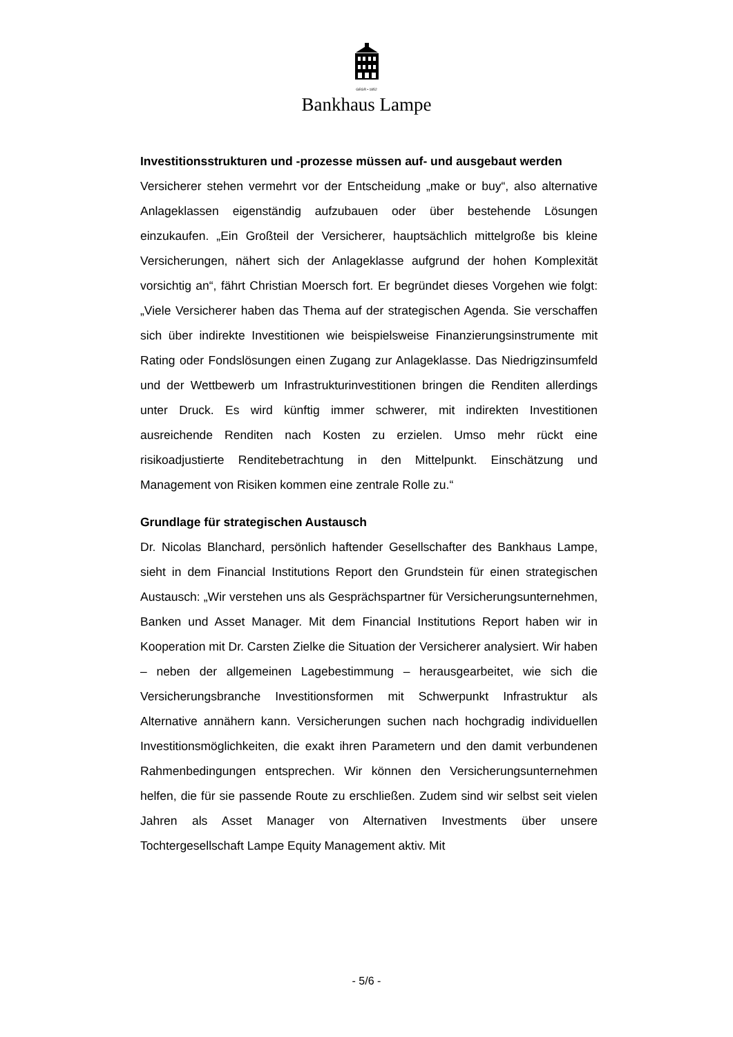GEGR • 1852
Bankhaus Lampe
Investitionsstrukturen und -prozesse müssen auf- und ausgebaut werden
Versicherer stehen vermehrt vor der Entscheidung „make or buy“, also alternative Anlageklassen eigenständig aufzubauen oder über bestehende Lösungen einzukaufen. „Ein Großteil der Versicherer, hauptsächlich mittelgroße bis kleine Versicherungen, nähert sich der Anlageklasse aufgrund der hohen Komplexität vorsichtig an“, fährt Christian Moersch fort. Er begründet dieses Vorgehen wie folgt: „Viele Versicherer haben das Thema auf der strategischen Agenda. Sie verschaffen sich über indirekte Investitionen wie beispielsweise Finanzierungsinstrumente mit Rating oder Fondslösungen einen Zugang zur Anlageklasse. Das Niedrigzinsumfeld und der Wettbewerb um Infrastrukturinvestitionen bringen die Renditen allerdings unter Druck. Es wird künftig immer schwerer, mit indirekten Investitionen ausreichende Renditen nach Kosten zu erzielen. Umso mehr rückt eine risikoadjustierte Renditebetrachtung in den Mittelpunkt. Einschätzung und Management von Risiken kommen eine zentrale Rolle zu.“
Grundlage für strategischen Austausch
Dr. Nicolas Blanchard, persönlich haftender Gesellschafter des Bankhaus Lampe, sieht in dem Financial Institutions Report den Grundstein für einen strategischen Austausch: „Wir verstehen uns als Gesprächspartner für Versicherungsunternehmen, Banken und Asset Manager. Mit dem Financial Institutions Report haben wir in Kooperation mit Dr. Carsten Zielke die Situation der Versicherer analysiert. Wir haben – neben der allgemeinen Lagebestimmung – herausgearbeitet, wie sich die Versicherungsbranche Investitionsformen mit Schwerpunkt Infrastruktur als Alternative annähern kann. Versicherungen suchen nach hochgradig individuellen Investitionsmöglichkeiten, die exakt ihren Parametern und den damit verbundenen Rahmenbedingungen entsprechen. Wir können den Versicherungsunternehmen helfen, die für sie passende Route zu erschließen. Zudem sind wir selbst seit vielen Jahren als Asset Manager von Alternativen Investments über unsere Tochtergesellschaft Lampe Equity Management aktiv. Mit
- 5/6 -